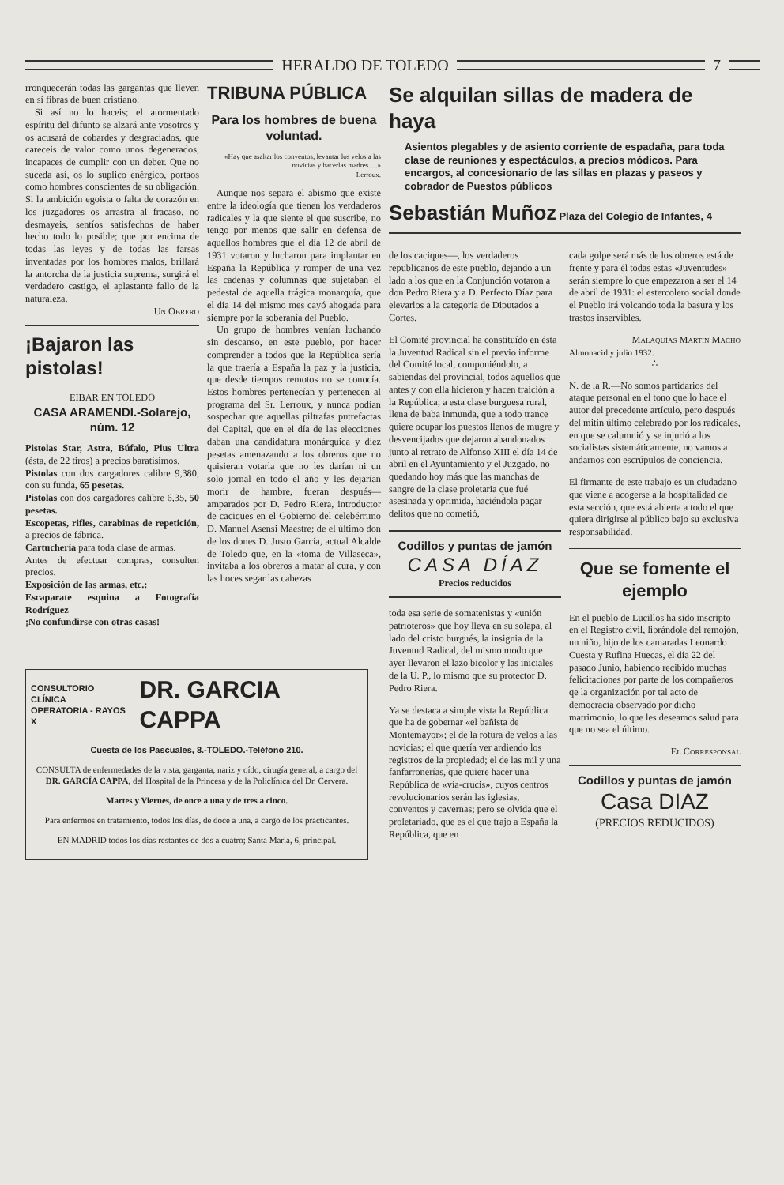HERALDO DE TOLEDO 7
rronquecerán todas las gargantas que lleven en sí fibras de buen cristiano.
Si así no lo haceis; el atormentado espíritu del difunto se alzará ante vosotros y os acusará de cobardes y desgraciados, que careceis de valor como unos degenerados, incapaces de cumplir con un deber. Que no suceda así, os lo suplico enérgico, portaos como hombres conscientes de su obligación. Si la ambición egoista o falta de corazón en los juzgadores os arrastra al fracaso, no desmayeis, sentíos satisfechos de haber hecho todo lo posible; que por encima de todas las leyes y de todas las farsas inventadas por los hombres malos, brillará la antorcha de la justicia suprema, surgirá el verdadero castigo, el aplastante fallo de la naturaleza.
Un Obrero
¡Bajaron las pistolas!
EIBAR EN TOLEDO
CASA ARAMENDI.-Solarejo, núm. 12
Pistolas Star, Astra, Búfalo, Plus Ultra (ésta, de 22 tiros) a precios baratísimos.
Pistolas con dos cargadores calibre 9,380, con su funda, 65 pesetas.
Pistolas con dos cargadores calibre 6,35, 50 pesetas.
Escopetas, rifles, carabinas de repetición, a precios de fábrica.
Cartuchería para toda clase de armas.
Antes de efectuar compras, consulten precios.
Exposición de las armas, etc.:
Escaparate esquina a Fotografía Rodríguez
¡No confundirse con otras casas!
TRIBUNA PÚBLICA
Para los hombres de buena voluntad.
«Hay que asaltar los conventos, levantar los velos a las novicias y hacerlas madres.....»
Lerroux.
Aunque nos separa el abismo que existe entre la ideología que tienen los verdaderos radicales y la que siente el que suscribe, no tengo por menos que salir en defensa de aquellos hombres que el día 12 de abril de 1931 votaron y lucharon para implantar en España la República y romper de una vez las cadenas y columnas que sujetaban el pedestal de aquella trágica monarquía, que el día 14 del mismo mes cayó ahogada para siempre por la soberanía del Pueblo.
Un grupo de hombres venían luchando sin descanso, en este pueblo, por hacer comprender a todos que la República sería la que traería a España la paz y la justicia, que desde tiempos remotos no se conocía. Estos hombres pertenecían y pertenecen al programa del Sr. Lerroux, y nunca podían sospechar que aquellas piltrafas putrefactas del Capital, que en el día de las elecciones daban una candidatura monárquica y diez pesetas amenazando a los obreros que no quisieran votarla que no les darían ni un solo jornal en todo el año y les dejarían morir de hambre, fueran después—amparados por D. Pedro Riera, introductor de caciques en el Gobierno del celebérrimo D. Manuel Asensi Maestre; de el último don de los dones D. Justo García, actual Alcalde de Toledo que, en la «toma de Villaseca», invitaba a los obreros a matar al cura, y con las hoces segar las cabezas
Se alquilan sillas de madera de haya
Asientos plegables y de asiento corriente de espadaña, para toda clase de reuniones y espectáculos, a precios módicos. Para encargos, al concesionario de las sillas en plazas y paseos y cobrador de Puestos públicos
Sebastián Muñoz Plaza del Colegio de Infantes, 4
de los caciques—, los verdaderos republicanos de este pueblo, dejando a un lado a los que en la Conjunción votaron a don Pedro Riera y a D. Perfecto Díaz para elevarlos a la categoría de Diputados a Cortes.
El Comité provincial ha constituído en ésta la Juventud Radical sin el previo informe del Comité local, componiéndolo, a sabiendas del provincial, todos aquellos que antes y con ella hicieron y hacen traición a la República; a esta clase burguesa rural, llena de baba inmunda, que a todo trance quiere ocupar los puestos llenos de mugre y desvencijados que dejaron abandonados junto al retrato de Alfonso XIII el día 14 de abril en el Ayuntamiento y el Juzgado, no quedando hoy más que las manchas de sangre de la clase proletaria que fué asesinada y oprimida, haciéndola pagar delitos que no cometió,
Codillos y puntas de jamón
CASA DÍAZ
Precios reducidos
toda esa serie de somatenistas y «unión patrioteros» que hoy lleva en su solapa, al lado del cristo burgués, la insignia de la Juventud Radical, del mismo modo que ayer llevaron el lazo bicolor y las iniciales de la U. P., lo mismo que su protector D. Pedro Riera.
Ya se destaca a simple vista la República que ha de gobernar «el bañista de Montemayor»; el de la rotura de velos a las novicias; el que quería ver ardiendo los registros de la propiedad; el de las mil y una fanfarronerías, que quiere hacer una República de «vía-crucis», cuyos centros revolucionarios serán las iglesias, conventos y cavernas; pero se olvida que el proletariado, que es el que trajo a España la República, que en
cada golpe será más de los obreros está de frente y para él todas estas «Juventudes» serán siempre lo que empezaron a ser el 14 de abril de 1931: el estercolero social donde el Pueblo irá volcando toda la basura y los trastos inservibles.
Malaquías Martín Macho
Almonacid y julio 1932.
∴
N. de la R.—No somos partidarios del ataque personal en el tono que lo hace el autor del precedente artículo, pero después del mitin último celebrado por los radicales, en que se calumnió y se injurió a los socialistas sistemáticamente, no vamos a andarnos con escrúpulos de conciencia.
El firmante de este trabajo es un ciudadano que viene a acogerse a la hospitalidad de esta sección, que está abierta a todo el que quiera dirigirse al público bajo su exclusiva responsabilidad.
Que se fomente el ejemplo
En el pueblo de Lucillos ha sido inscripto en el Registro civil, librándole del remojón, un niño, hijo de los camaradas Leonardo Cuesta y Rufina Huecas, el día 22 del pasado Junio, habiendo recibido muchas felicitaciones por parte de los compañeros qe la organización por tal acto de democracia observado por dicho matrimonio, lo que les deseamos salud para que no sea el último.
El Corresponsal
Codillos y puntas de jamón
Casa DIAZ
(PRECIOS REDUCIDOS)
CONSULTORIO CLÍNICA
OPERATORIA - RAYOS X DR. GARCIA CAPPA
Cuesta de los Pascuales, 8.-TOLEDO.-Teléfono 210.
CONSULTA de enfermedades de la vista, garganta, nariz y oído, cirugía general, a cargo del DR. GARCÍA CAPPA, del Hospital de la Princesa y de la Policlínica del Dr. Cervera.
Martes y Viernes, de once a una y de tres a cinco.
Para enfermos en tratamiento, todos los días, de doce a una, a cargo de los practicantes.
EN MADRID todos los días restantes de dos a cuatro; Santa María, 6, principal.